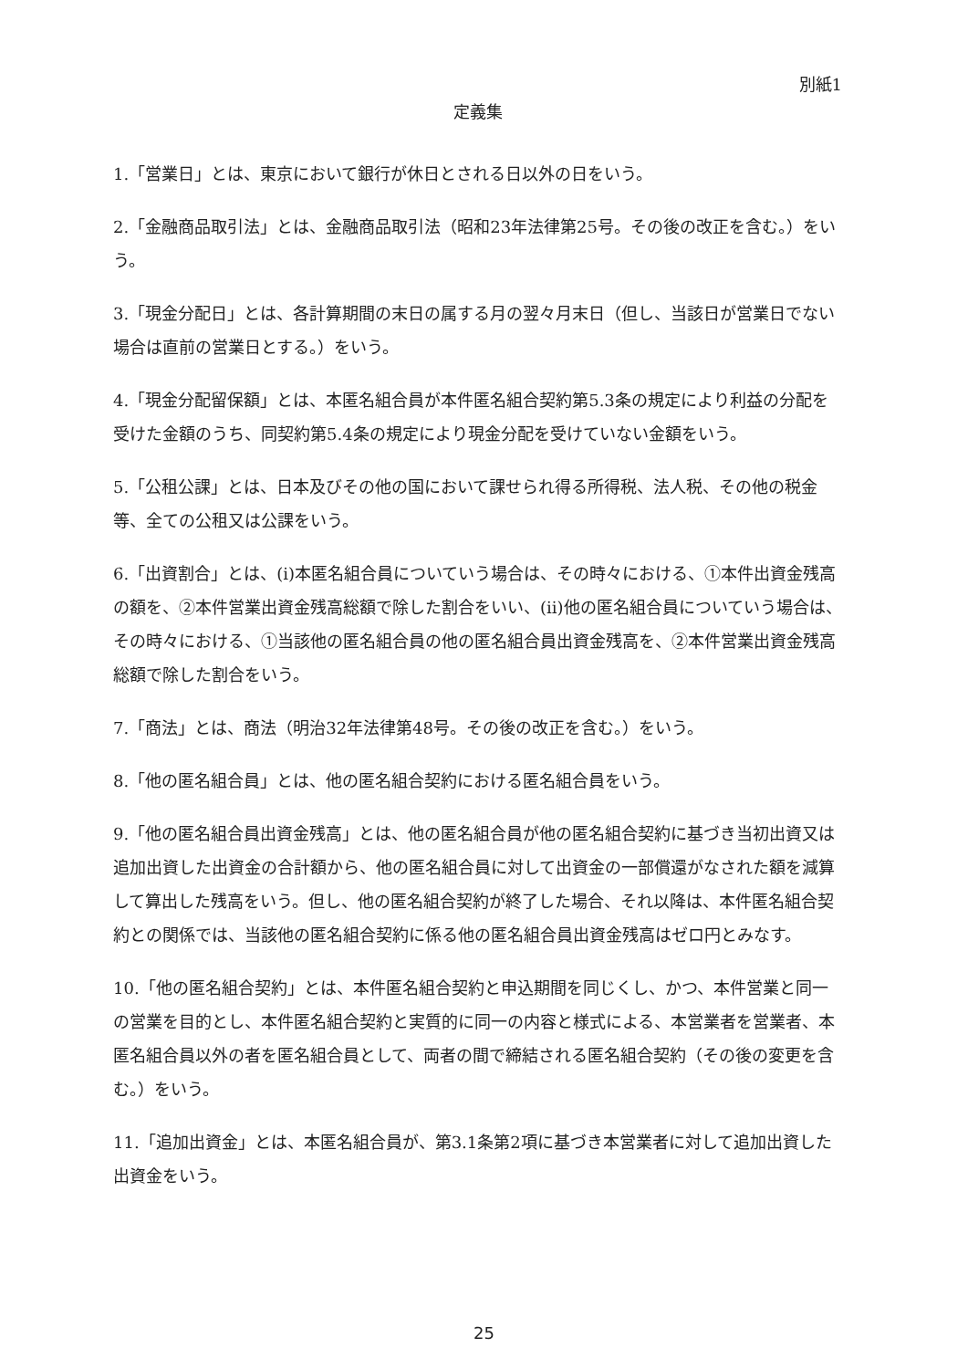別紙1
定義集
1.「営業日」とは、東京において銀行が休日とされる日以外の日をいう。
2.「金融商品取引法」とは、金融商品取引法（昭和23年法律第25号。その後の改正を含む。）をいう。
3.「現金分配日」とは、各計算期間の末日の属する月の翌々月末日（但し、当該日が営業日でない場合は直前の営業日とする。）をいう。
4.「現金分配留保額」とは、本匿名組合員が本件匿名組合契約第5.3条の規定により利益の分配を受けた金額のうち、同契約第5.4条の規定により現金分配を受けていない金額をいう。
5.「公租公課」とは、日本及びその他の国において課せられ得る所得税、法人税、その他の税金等、全ての公租又は公課をいう。
6.「出資割合」とは、(i)本匿名組合員についていう場合は、その時々における、①本件出資金残高の額を、②本件営業出資金残高総額で除した割合をいい、(ii)他の匿名組合員についていう場合は、その時々における、①当該他の匿名組合員の他の匿名組合員出資金残高を、②本件営業出資金残高総額で除した割合をいう。
7.「商法」とは、商法（明治32年法律第48号。その後の改正を含む。）をいう。
8.「他の匿名組合員」とは、他の匿名組合契約における匿名組合員をいう。
9.「他の匿名組合員出資金残高」とは、他の匿名組合員が他の匿名組合契約に基づき当初出資又は追加出資した出資金の合計額から、他の匿名組合員に対して出資金の一部償還がなされた額を減算して算出した残高をいう。但し、他の匿名組合契約が終了した場合、それ以降は、本件匿名組合契約との関係では、当該他の匿名組合契約に係る他の匿名組合員出資金残高はゼロ円とみなす。
10.「他の匿名組合契約」とは、本件匿名組合契約と申込期間を同じくし、かつ、本件営業と同一の営業を目的とし、本件匿名組合契約と実質的に同一の内容と様式による、本営業者を営業者、本匿名組合員以外の者を匿名組合員として、両者の間で締結される匿名組合契約（その後の変更を含む。）をいう。
11.「追加出資金」とは、本匿名組合員が、第3.1条第2項に基づき本営業者に対して追加出資した出資金をいう。
25